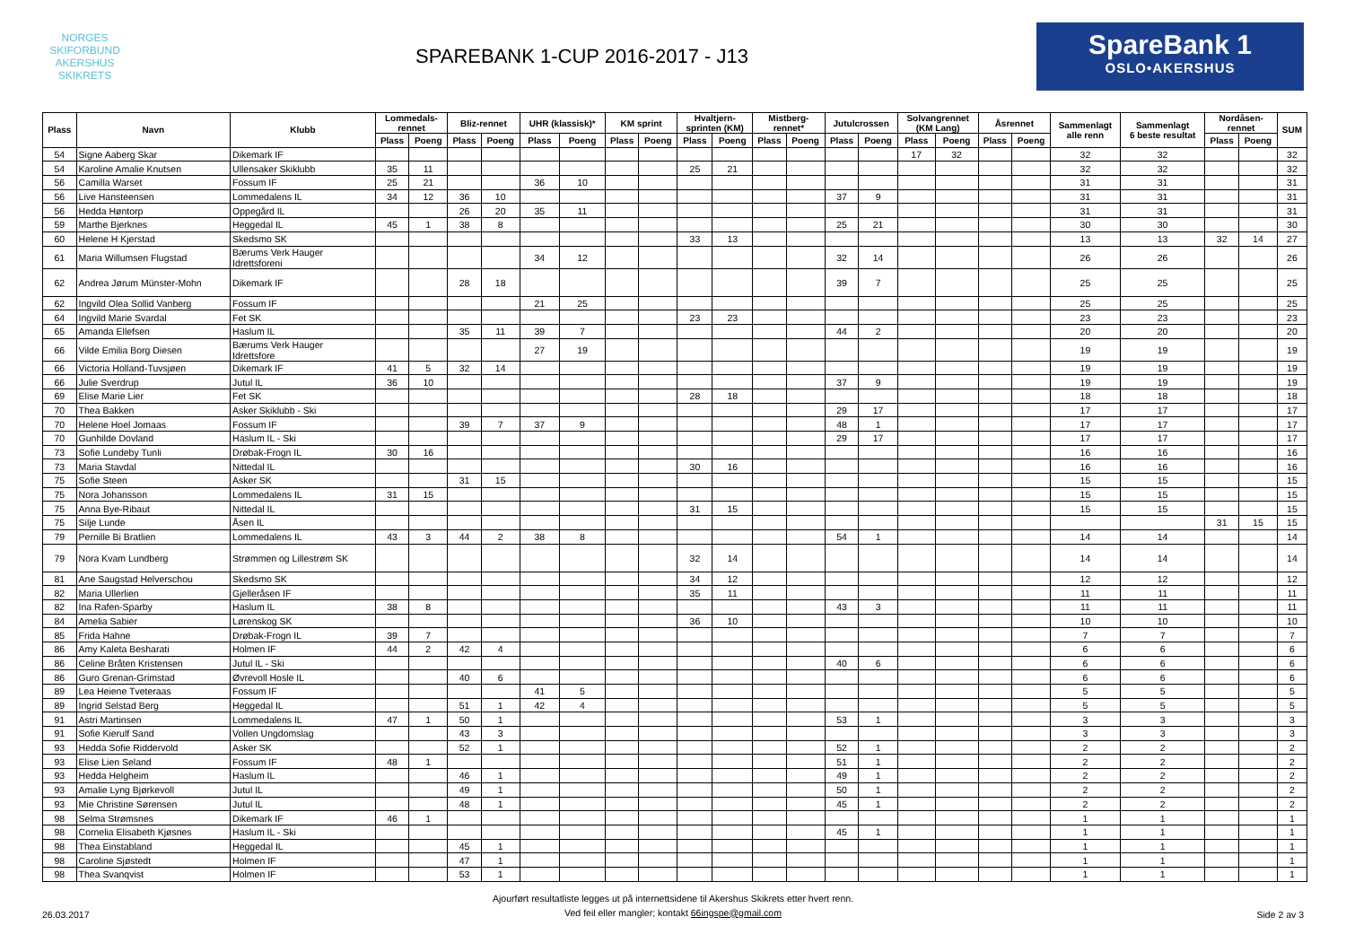NORGES
SKIFORBUND
AKERSHUS SKIKRETS
SPAREBANK 1-CUP 2016-2017 - J13
SpareBank 1
OSLO•AKERSHUS
| Plass | Navn | Klubb | Lommedals- rennet | | Bliz-rennet | | UHR (klassisk)* | | KM sprint | | Hvaltjern- sprinten (KM) | | Mistberg- rennet* | | Jutulcrossen | | Solvangrennet (KM Lang) | | Åsrennet | | Sammenlagt alle renn | Sammenlagt 6 beste resultat | Nordåsen- rennet | | SUM |
| --- | --- | --- | --- | --- | --- | --- | --- | --- | --- | --- | --- | --- | --- | --- | --- | --- | --- | --- | --- | --- | --- | --- | --- | --- | --- |
| | | | Plass | Poeng | Plass | Poeng | Plass | Poeng | Plass | Poeng | Plass | Poeng | Plass | Poeng | Plass | Poeng | Plass | Poeng | Plass | Poeng | | | Plass | Poeng | |
| 54 | Signe Aaberg Skar | Dikemark IF | | | | | | | | | | | | | | | 17 | 32 | | | 32 | 32 | | | 32 |
| 54 | Karoline Amalie Knutsen | Ullensaker Skiklubb | 35 | 11 | | | | | | | 25 | 21 | | | | | | | | | 32 | 32 | | | 32 |
| 56 | Camilla Warset | Fossum IF | 25 | 21 | | | 36 | 10 | | | | | | | | | | | | | 31 | 31 | | | 31 |
| 56 | Live Hansteensen | Lommedalens IL | 34 | 12 | 36 | 10 | | | | | | | | | 37 | 9 | | | | | 31 | 31 | | | 31 |
| 56 | Hedda Høntorp | Oppegård IL | | | 26 | 20 | 35 | 11 | | | | | | | | | | | | | 31 | 31 | | | 31 |
| 59 | Marthe Bjerknes | Heggedal IL | 45 | 1 | 38 | 8 | | | | | | | | | 25 | 21 | | | | | 30 | 30 | | | 30 |
| 60 | Helene H Kjerstad | Skedsmo SK | | | | | | | | | 33 | 13 | | | | | | | | | 13 | 13 | 32 | 14 | 27 |
| 61 | Maria Willumsen Flugstad | Bærums Verk Hauger Idrettsforeni | | | | | 34 | 12 | | | | | | | 32 | 14 | | | | | 26 | 26 | | | 26 |
| 62 | Andrea Jørum Münster-Mohn | Dikemark IF | | | 28 | 18 | | | | | | | | | 39 | 7 | | | | | 25 | 25 | | | 25 |
| 62 | Ingvild Olea Sollid Vanberg | Fossum IF | | | | | 21 | 25 | | | | | | | | | | | | | 25 | 25 | | | 25 |
| 64 | Ingvild Marie Svardal | Fet SK | | | | | | | | | 23 | 23 | | | | | | | | | 23 | 23 | | | 23 |
| 65 | Amanda Ellefsen | Haslum IL | | | 35 | 11 | 39 | 7 | | | | | | | 44 | 2 | | | | | 20 | 20 | | | 20 |
| 66 | Vilde Emilia Borg Diesen | Bærums Verk Hauger Idrettsfore | | | | | 27 | 19 | | | | | | | | | | | | | 19 | 19 | | | 19 |
| 66 | Victoria Holland-Tuvsjøen | Dikemark IF | 41 | 5 | 32 | 14 | | | | | | | | | | | | | | | 19 | 19 | | | 19 |
| 66 | Julie Sverdrup | Jutul IL | 36 | 10 | | | | | | | | | | | 37 | 9 | | | | | 19 | 19 | | | 19 |
| 69 | Elise Marie Lier | Fet SK | | | | | | | | | 28 | 18 | | | | | | | | | 18 | 18 | | | 18 |
| 70 | Thea Bakken | Asker Skiklubb - Ski | | | | | | | | | | | | | 29 | 17 | | | | | 17 | 17 | | | 17 |
| 70 | Helene Hoel Jomaas | Fossum IF | | | 39 | 7 | 37 | 9 | | | | | | | 48 | 1 | | | | | 17 | 17 | | | 17 |
| 70 | Gunhilde Dovland | Haslum IL - Ski | | | | | | | | | | | | | 29 | 17 | | | | | 17 | 17 | | | 17 |
| 73 | Sofie Lundeby Tunli | Drøbak-Frogn IL | 30 | 16 | | | | | | | | | | | | | | | | | 16 | 16 | | | 16 |
| 73 | Maria Stavdal | Nittedal IL | | | | | | | | | 30 | 16 | | | | | | | | | 16 | 16 | | | 16 |
| 75 | Sofie Steen | Asker SK | | | 31 | 15 | | | | | | | | | | | | | | | 15 | 15 | | | 15 |
| 75 | Nora Johansson | Lommedalens IL | 31 | 15 | | | | | | | | | | | | | | | | | 15 | 15 | | | 15 |
| 75 | Anna Bye-Ribaut | Nittedal IL | | | | | | | | | 31 | 15 | | | | | | | | | 15 | 15 | | | 15 |
| 75 | Silje Lunde | Åsen IL | | | | | | | | | | | | | | | | | | | | | 31 | 15 | 15 |
| 79 | Pernille Bi Bratlien | Lommedalens IL | 43 | 3 | 44 | 2 | 38 | 8 | | | | | | | 54 | 1 | | | | | 14 | 14 | | | 14 |
| 79 | Nora Kvam Lundberg | Strømmen og Lillestrøm SK | | | | | | | | | 32 | 14 | | | | | | | | | 14 | 14 | | | 14 |
| 81 | Ane Saugstad Helverschou | Skedsmo SK | | | | | | | | | 34 | 12 | | | | | | | | | 12 | 12 | | | 12 |
| 82 | Maria Ullerlien | Gjelleråsen IF | | | | | | | | | 35 | 11 | | | | | | | | | 11 | 11 | | | 11 |
| 82 | Ina Rafen-Sparby | Haslum IL | 38 | 8 | | | | | | | | | | | 43 | 3 | | | | | 11 | 11 | | | 11 |
| 84 | Amelia Sabier | Lørenskog SK | | | | | | | | | 36 | 10 | | | | | | | | | 10 | 10 | | | 10 |
| 85 | Frida Hahne | Drøbak-Frogn IL | 39 | 7 | | | | | | | | | | | | | | | | | 7 | 7 | | | 7 |
| 86 | Amy Kaleta Besharati | Holmen IF | 44 | 2 | 42 | 4 | | | | | | | | | | | | | | | 6 | 6 | | | 6 |
| 86 | Celine Bråten Kristensen | Jutul IL - Ski | | | | | | | | | | | | | 40 | 6 | | | | | 6 | 6 | | | 6 |
| 86 | Guro Grenan-Grimstad | Øvrevoll Hosle IL | | | 40 | 6 | | | | | | | | | | | | | | | 6 | 6 | | | 6 |
| 89 | Lea Heiene Tveteraas | Fossum IF | | | | | 41 | 5 | | | | | | | | | | | | | 5 | 5 | | | 5 |
| 89 | Ingrid Selstad Berg | Heggedal IL | | | 51 | 1 | 42 | 4 | | | | | | | | | | | | | 5 | 5 | | | 5 |
| 91 | Astri Martinsen | Lommedalens IL | 47 | 1 | 50 | 1 | | | | | | | | | 53 | 1 | | | | | 3 | 3 | | | 3 |
| 91 | Sofie Kierulf Sand | Vollen Ungdomslag | | | 43 | 3 | | | | | | | | | | | | | | | 3 | 3 | | | 3 |
| 93 | Hedda Sofie Riddervold | Asker SK | | | 52 | 1 | | | | | | | | | 52 | 1 | | | | | 2 | 2 | | | 2 |
| 93 | Elise Lien Seland | Fossum IF | 48 | 1 | | | | | | | | | | | 51 | 1 | | | | | 2 | 2 | | | 2 |
| 93 | Hedda Helgheim | Haslum IL | | | 46 | 1 | | | | | | | | | 49 | 1 | | | | | 2 | 2 | | | 2 |
| 93 | Amalie Lyng Bjørkevoll | Jutul IL | | | 49 | 1 | | | | | | | | | 50 | 1 | | | | | 2 | 2 | | | 2 |
| 93 | Mie Christine Sørensen | Jutul IL | | | 48 | 1 | | | | | | | | | 45 | 1 | | | | | 2 | 2 | | | 2 |
| 98 | Selma Strømsnes | Dikemark IF | 46 | 1 | | | | | | | | | | | | | | | | | 1 | 1 | | | 1 |
| 98 | Cornelia Elisabeth Kjøsnes | Haslum IL - Ski | | | | | | | | | | | | | 45 | 1 | | | | | 1 | 1 | | | 1 |
| 98 | Thea Einstabland | Heggedal IL | | | 45 | 1 | | | | | | | | | | | | | | | 1 | 1 | | | 1 |
| 98 | Caroline Sjøstedt | Holmen IF | | | 47 | 1 | | | | | | | | | | | | | | | 1 | 1 | | | 1 |
| 98 | Thea Svanqvist | Holmen IF | | | 53 | 1 | | | | | | | | | | | | | | | 1 | 1 | | | 1 |
26.03.2017
Ajourført resultatliste legges ut på internettsidene til Akershus Skikrets etter hvert renn.
Ved feil eller mangler; kontakt 66ingspe@gmail.com
Side 2 av 3